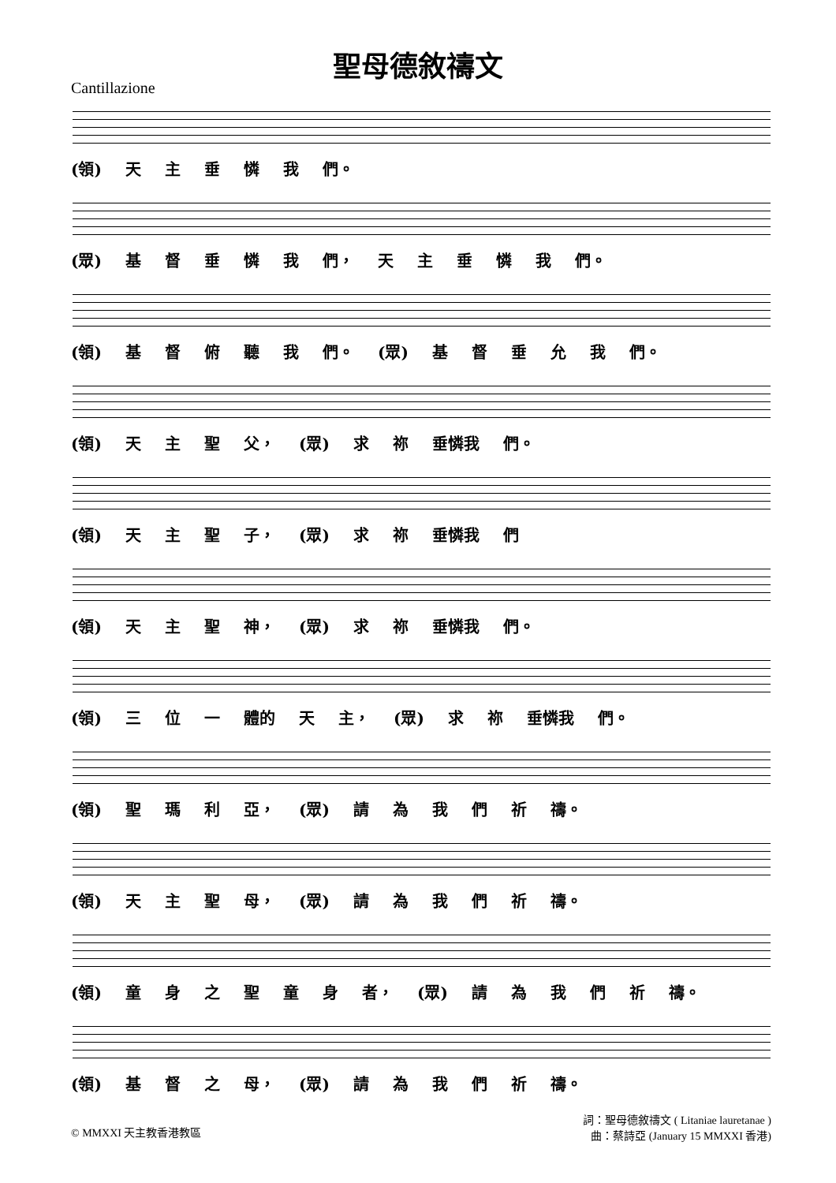聖母德敘禱文
Cantillazione
(領) 天主垂憐我 們。
(眾) 基督垂憐我 們， 天主垂憐我 們。
(領) 基督俯聽我 們。 (眾) 基督垂允我 們。
(領) 天 主 聖 父， (眾) 求 祢 垂憐我 們。
(領) 天 主 聖 子， (眾) 求 祢 垂憐我 們
(領) 天 主 聖 神， (眾) 求 祢 垂憐我 們。
(領) 三 位 一 體的 天 主， (眾) 求 祢 垂憐我 們。
(領) 聖 瑪 利 亞， (眾) 請為我們祈 禱。
(領) 天 主 聖 母， (眾) 請為我們祈 禱。
(領) 童身之聖童身 者， (眾) 請為我們祈 禱。
(領) 基 督 之 母， (眾) 請為我們祈 禱。
© MMXXI 天主教香港教區 詞：聖母德敘禱文 ( Litaniae lauretanae )
曲：蔡詩亞 (January 15 MMXXI 香港)